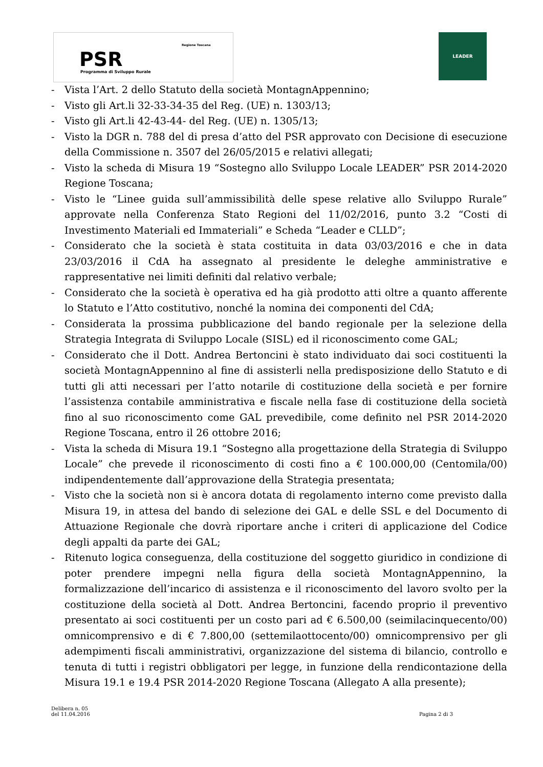PSR
Programma di Sviluppo Rurale
Regione Toscana
LEADER
- Vista l’Art. 2 dello Statuto della società MontagnAppennino;
- Visto gli Art.li 32-33-34-35 del Reg. (UE) n. 1303/13;
- Visto gli Art.li 42-43-44- del Reg. (UE) n. 1305/13;
- Visto la DGR n. 788 del di presa d’atto del PSR approvato con Decisione di esecuzione della Commissione n. 3507 del 26/05/2015 e relativi allegati;
- Visto la scheda di Misura 19 “Sostegno allo Sviluppo Locale LEADER” PSR 2014-2020 Regione Toscana;
- Visto le “Linee guida sull’ammissibilità delle spese relative allo Sviluppo Rurale” approvate nella Conferenza Stato Regioni del 11/02/2016, punto 3.2 “Costi di Investimento Materiali ed Immateriali” e Scheda “Leader e CLLD”;
- Considerato che la società è stata costituita in data 03/03/2016 e che in data 23/03/2016 il CdA ha assegnato al presidente le deleghe amministrative e rappresentative nei limiti definiti dal relativo verbale;
- Considerato che la società è operativa ed ha già prodotto atti oltre a quanto afferente lo Statuto e l’Atto costitutivo, nonché la nomina dei componenti del CdA;
- Considerata la prossima pubblicazione del bando regionale per la selezione della Strategia Integrata di Sviluppo Locale (SISL) ed il riconoscimento come GAL;
- Considerato che il Dott. Andrea Bertoncini è stato individuato dai soci costituenti la società MontagnAppennino al fine di assisterli nella predisposizione dello Statuto e di tutti gli atti necessari per l’atto notarile di costituzione della società e per fornire l’assistenza contabile amministrativa e fiscale nella fase di costituzione della società fino al suo riconoscimento come GAL prevedibile, come definito nel PSR 2014-2020 Regione Toscana, entro il 26 ottobre 2016;
- Vista la scheda di Misura 19.1 “Sostegno alla progettazione della Strategia di Sviluppo Locale” che prevede il riconoscimento di costi fino a € 100.000,00 (Centomila/00) indipendentemente dall’approvazione della Strategia presentata;
- Visto che la società non si è ancora dotata di regolamento interno come previsto dalla Misura 19, in attesa del bando di selezione dei GAL e delle SSL e del Documento di Attuazione Regionale che dovrà riportare anche i criteri di applicazione del Codice degli appalti da parte dei GAL;
- Ritenuto logica conseguenza, della costituzione del soggetto giuridico in condizione di poter prendere impegni nella figura della società MontagnAppennino, la formalizzazione dell’incarico di assistenza e il riconoscimento del lavoro svolto per la costituzione della società al Dott. Andrea Bertoncini, facendo proprio il preventivo presentato ai soci costituenti per un costo pari ad € 6.500,00 (seimilacinquecento/00) omnicomprensivo e di € 7.800,00 (settemilaottocento/00) omnicomprensivo per gli adempimenti fiscali amministrativi, organizzazione del sistema di bilancio, controllo e tenuta di tutti i registri obbligatori per legge, in funzione della rendicontazione della Misura 19.1 e 19.4 PSR 2014-2020 Regione Toscana (Allegato A alla presente);
Delibera n. 05
del 11.04.2016
Pagina 2 di 3